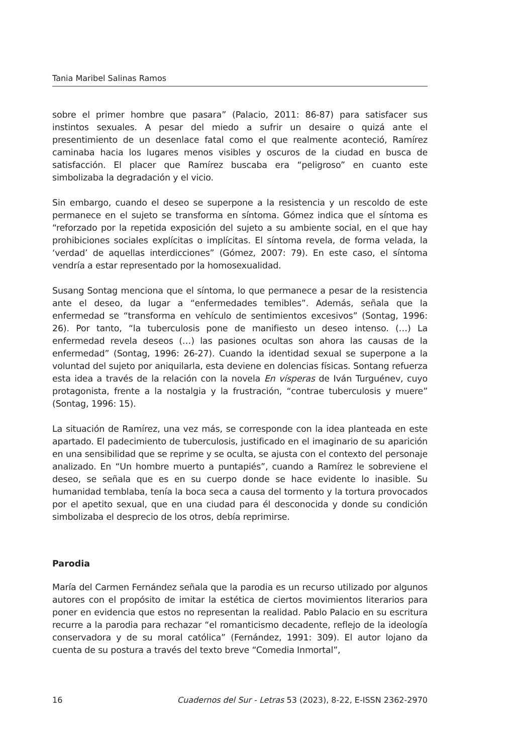Tania Maribel Salinas Ramos
sobre el primer hombre que pasara” (Palacio, 2011: 86-87) para satisfacer sus instintos sexuales. A pesar del miedo a sufrir un desaire o quizá ante el presentimiento de un desenlace fatal como el que realmente aconteció, Ramírez caminaba hacia los lugares menos visibles y oscuros de la ciudad en busca de satisfacción. El placer que Ramírez buscaba era “peligroso” en cuanto este simbolizaba la degradación y el vicio.
Sin embargo, cuando el deseo se superpone a la resistencia y un rescoldo de este permanece en el sujeto se transforma en síntoma. Gómez indica que el síntoma es “reforzado por la repetida exposición del sujeto a su ambiente social, en el que hay prohibiciones sociales explícitas o implícitas. El síntoma revela, de forma velada, la ‘verdad’ de aquellas interdicciones” (Gómez, 2007: 79). En este caso, el síntoma vendría a estar representado por la homosexualidad.
Susang Sontag menciona que el síntoma, lo que permanece a pesar de la resistencia ante el deseo, da lugar a “enfermedades temibles”. Además, señala que la enfermedad se “transforma en vehículo de sentimientos excesivos” (Sontag, 1996: 26). Por tanto, “la tuberculosis pone de manifiesto un deseo intenso. (…) La enfermedad revela deseos (…) las pasiones ocultas son ahora las causas de la enfermedad” (Sontag, 1996: 26-27). Cuando la identidad sexual se superpone a la voluntad del sujeto por aniquilarla, esta deviene en dolencias físicas. Sontang refuerza esta idea a través de la relación con la novela En vísperas de Iván Turguénev, cuyo protagonista, frente a la nostalgia y la frustración, “contrae tuberculosis y muere” (Sontag, 1996: 15).
La situación de Ramírez, una vez más, se corresponde con la idea planteada en este apartado. El padecimiento de tuberculosis, justificado en el imaginario de su aparición en una sensibilidad que se reprime y se oculta, se ajusta con el contexto del personaje analizado. En “Un hombre muerto a puntapiés”, cuando a Ramírez le sobreviene el deseo, se señala que es en su cuerpo donde se hace evidente lo inasible. Su humanidad temblaba, tenía la boca seca a causa del tormento y la tortura provocados por el apetito sexual, que en una ciudad para él desconocida y donde su condición simbolizaba el desprecio de los otros, debía reprimirse.
Parodia
María del Carmen Fernández señala que la parodia es un recurso utilizado por algunos autores con el propósito de imitar la estética de ciertos movimientos literarios para poner en evidencia que estos no representan la realidad. Pablo Palacio en su escritura recurre a la parodia para rechazar “el romanticismo decadente, reflejo de la ideología conservadora y de su moral católica” (Fernández, 1991: 309). El autor lojano da cuenta de su postura a través del texto breve “Comedia Inmortal”,
16 Cuadernos del Sur - Letras 53 (2023), 8-22, E-ISSN 2362-2970